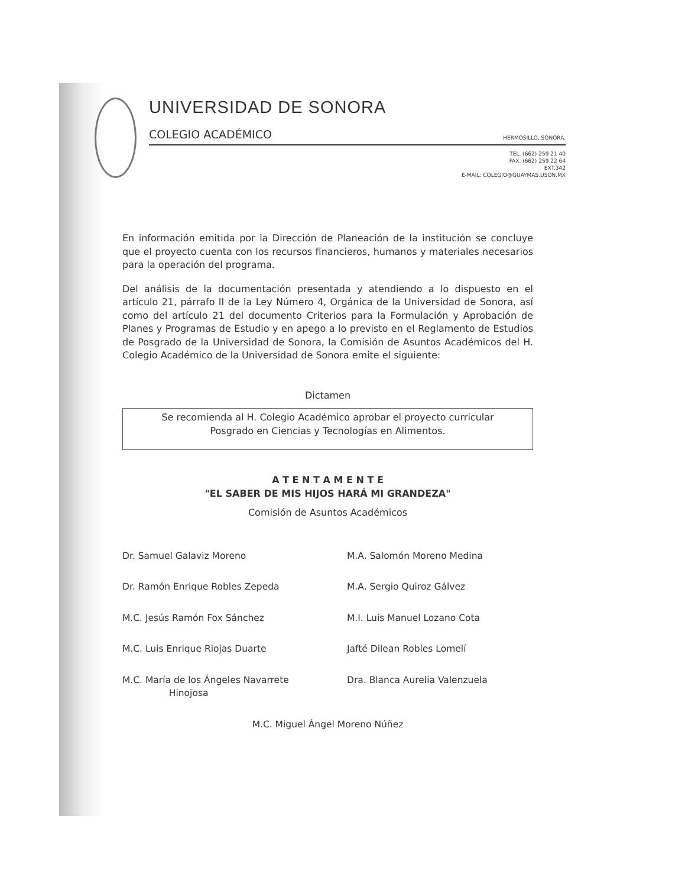UNIVERSIDAD DE SONORA
COLEGIO ACADÉMICO HERMOSILLO, SONORA.
TEL. (662) 259 21 40
FAX. (662) 259 22 64
EXT.342
E-MAIL: COLEGIO@GUAYMAS.USON.MX
En información emitida por la Dirección de Planeación de la institución se concluye que el proyecto cuenta con los recursos financieros, humanos y materiales necesarios para la operación del programa.
Del análisis de la documentación presentada y atendiendo a lo dispuesto en el artículo 21, párrafo II de la Ley Número 4, Orgánica de la Universidad de Sonora, así como del artículo 21 del documento Criterios para la Formulación y Aprobación de Planes y Programas de Estudio y en apego a lo previsto en el Reglamento de Estudios de Posgrado de la Universidad de Sonora, la Comisión de Asuntos Académicos del H. Colegio Académico de la Universidad de Sonora emite el siguiente:
Dictamen
Se recomienda al H. Colegio Académico aprobar el proyecto curricular
Posgrado en Ciencias y Tecnologías en Alimentos.
A T E N T A M E N T E
"EL SABER DE MIS HIJOS HARÁ MI GRANDEZA"
Comisión de Asuntos Académicos
Dr. Samuel Galaviz Moreno
M.A. Salomón Moreno Medina
Dr. Ramón Enrique Robles Zepeda
M.A. Sergio Quiroz Gálvez
M.C. Jesús Ramón Fox Sánchez
M.I. Luis Manuel Lozano Cota
M.C. Luis Enrique Riojas Duarte
Jafté Dilean Robles Lomelí
M.C. María de los Ángeles Navarrete
Hinojosa
Dra. Blanca Aurelia Valenzuela
M.C. Miguel Ángel Moreno Núñez